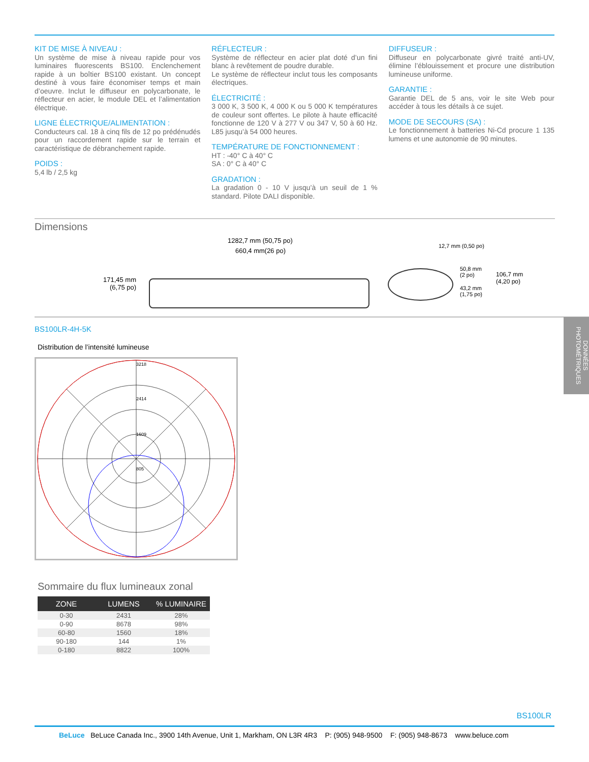KIT DE MISE À NIVEAU :
Un système de mise à niveau rapide pour vos luminaires fluorescents BS100. Enclenchement rapide à un boîtier BS100 existant. Un concept destiné à vous faire économiser temps et main d’oeuvre. Inclut le diffuseur en polycarbonate, le réflecteur en acier, le module DEL et l’alimentation électrique.
LIGNE ÉLECTRIQUE/ALIMENTATION :
Conducteurs cal. 18 à cinq fils de 12 po prédénudés pour un raccordement rapide sur le terrain et caractéristique de débranchement rapide.
POIDS :
5,4 lb / 2,5 kg
RÉFLECTEUR :
Système de réflecteur en acier plat doté d’un fini blanc à revêtement de poudre durable.
Le système de réflecteur inclut tous les composants électriques.
ÉLECTRICITÉ :
3 000 K, 3 500 K, 4 000 K ou 5 000 K températures de couleur sont offertes. Le pilote à haute efficacité fonctionne de 120 V à 277 V ou 347 V, 50 à 60 Hz. L85 jusqu’à 54 000 heures.
TEMPÉRATURE DE FONCTIONNEMENT :
HT : -40° C à 40° C
SA : 0° C à 40° C
GRADATION :
La gradation 0 - 10 V jusqu’à un seuil de 1 % standard. Pilote DALI disponible.
DIFFUSEUR :
Diffuseur en polycarbonate givré traité anti-UV, élimine l’éblouissement et procure une distribution lumineuse uniforme.
GARANTIE :
Garantie DEL de 5 ans, voir le site Web pour accéder à tous les détails à ce sujet.
MODE DE SECOURS (SA) :
Le fonctionnement à batteries Ni-Cd procure 1 135 lumens et une autonomie de 90 minutes.
Dimensions
1282,7 mm (50,75 po)
660,4 mm(26 po)
171,45 mm
(6,75 po)
12,7 mm (0,50 po)
50,8 mm
(2 po)
43,2 mm
(1,75 po)
106,7 mm
(4,20 po)
BS100LR-4H-5K
Distribution de l’intensité lumineuse
3218
2414
1609
805
Sommaire du flux lumineaux zonal
| ZONE | LUMENS | % LUMINAIRE |
| --- | --- | --- |
| 0-30 | 2431 | 28% |
| 0-90 | 8678 | 98% |
| 60-80 | 1560 | 18% |
| 90-180 | 144 | 1% |
| 0-180 | 8822 | 100% |
DONNÉES PHOTOMÉTRIQUES
BS100LR
BeLuce BeLuce Canada Inc., 3900 14th Avenue, Unit 1, Markham, ON L3R 4R3 P: (905) 948-9500 F: (905) 948-8673 www.beluce.com